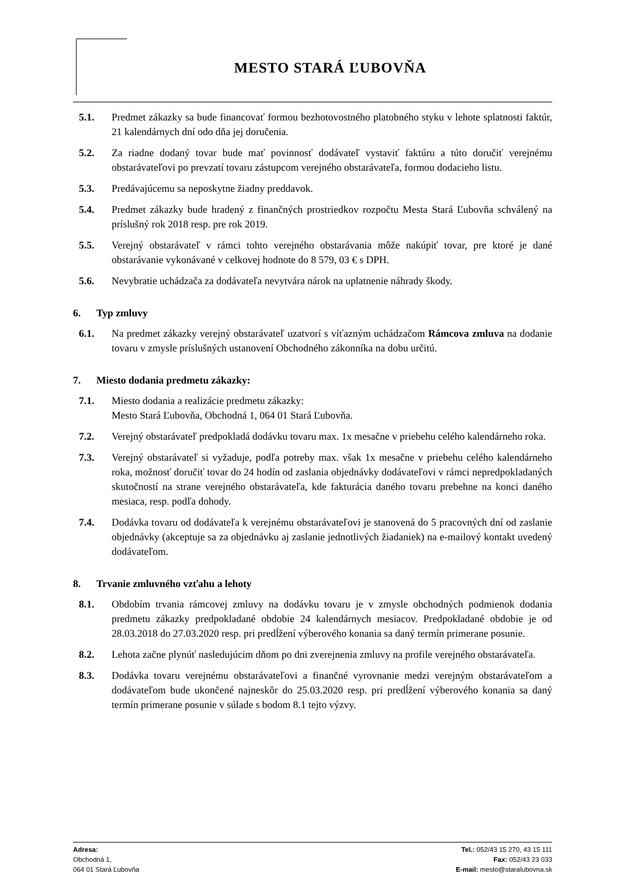MESTO STARÁ ĽUBOVŇA
5.1. Predmet zákazky sa bude financovať formou bezhotovostného platobného styku v lehote splatnosti faktúr, 21 kalendárnych dní odo dňa jej doručenia.
5.2. Za riadne dodaný tovar bude mať povinnosť dodávateľ vystaviť faktúru a túto doručiť verejnému obstarávateľovi po prevzatí tovaru zástupcom verejného obstarávateľa, formou dodacieho listu.
5.3. Predávajúcemu sa neposkytne žiadny preddavok.
5.4. Predmet zákazky bude hradený z finančných prostriedkov rozpočtu Mesta Stará Ľubovňa schválený na príslušný rok 2018 resp. pre rok 2019.
5.5. Verejný obstarávateľ v rámci tohto verejného obstarávania môže nakúpiť tovar, pre ktoré je dané obstarávanie vykonávané v celkovej hodnote do 8 579, 03 € s DPH.
5.6. Nevybratie uchádzača za dodávateľa nevytvára nárok na uplatnenie náhrady škody.
6. Typ zmluvy
6.1. Na predmet zákazky verejný obstarávateľ uzatvorí s víťazným uchádzačom Rámcova zmluva na dodanie tovaru v zmysle príslušných ustanovení Obchodného zákonníka na dobu určitú.
7. Miesto dodania predmetu zákazky:
7.1. Miesto dodania a realizácie predmetu zákazky:
Mesto Stará Ľubovňa, Obchodná 1, 064 01 Stará Ľubovňa.
7.2. Verejný obstarávateľ predpokladá dodávku tovaru max. 1x mesačne v priebehu celého kalendárneho roka.
7.3. Verejný obstarávateľ si vyžaduje, podľa potreby max. však 1x mesačne v priebehu celého kalendárneho roka, možnosť doručiť tovar do 24 hodín od zaslania objednávky dodávateľovi v rámci nepredpokladaných skutočností na strane verejného obstarávateľa, kde fakturácia daného tovaru prebehne na konci daného mesiaca, resp. podľa dohody.
7.4. Dodávka tovaru od dodávateľa k verejnému obstarávateľovi je stanovená do 5 pracovných dní od zaslanie objednávky (akceptuje sa za objednávku aj zaslanie jednotlivých žiadaniek) na e-mailový kontakt uvedený dodávateľom.
8. Trvanie zmluvného vzťahu a lehoty
8.1. Obdobím trvania rámcovej zmluvy na dodávku tovaru je v zmysle obchodných podmienok dodania predmetu zákazky predpokladané obdobie 24 kalendárnych mesiacov. Predpokladané obdobie je od 28.03.2018 do 27.03.2020 resp. pri predĺžení výberového konania sa daný termín primerane posunie.
8.2. Lehota začne plynúť nasledujúcim dňom po dni zverejnenia zmluvy na profile verejného obstarávateľa.
8.3. Dodávka tovaru verejnému obstarávateľovi a finančné vyrovnanie medzi verejným obstarávateľom a dodávateľom bude ukončené najneskôr do 25.03.2020 resp. pri predĺžení výberového konania sa daný termín primerane posunie v súlade s bodom 8.1 tejto výzvy.
Adresa:
Obchodná 1,
064 01 Stará Ľubovňa
Tel.: 052/43 15 270, 43 15 111
Fax: 052/43 23 033
E-mail: mesto@staralubovna.sk